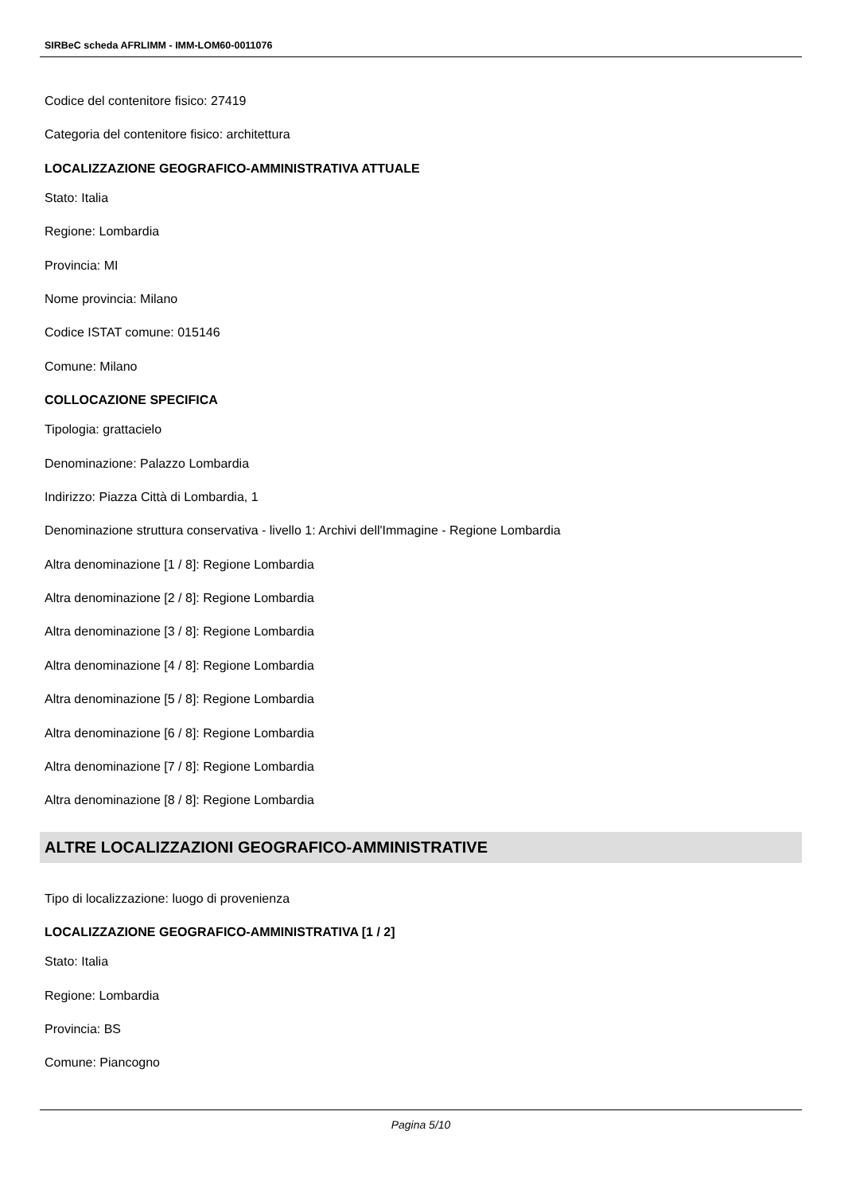SIRBeC scheda AFRLIMM - IMM-LOM60-0011076
Codice del contenitore fisico: 27419
Categoria del contenitore fisico: architettura
LOCALIZZAZIONE GEOGRAFICO-AMMINISTRATIVA ATTUALE
Stato: Italia
Regione: Lombardia
Provincia: MI
Nome provincia: Milano
Codice ISTAT comune: 015146
Comune: Milano
COLLOCAZIONE SPECIFICA
Tipologia: grattacielo
Denominazione: Palazzo Lombardia
Indirizzo: Piazza Città di Lombardia, 1
Denominazione struttura conservativa - livello 1: Archivi dell'Immagine - Regione Lombardia
Altra denominazione [1 / 8]: Regione Lombardia
Altra denominazione [2 / 8]: Regione Lombardia
Altra denominazione [3 / 8]: Regione Lombardia
Altra denominazione [4 / 8]: Regione Lombardia
Altra denominazione [5 / 8]: Regione Lombardia
Altra denominazione [6 / 8]: Regione Lombardia
Altra denominazione [7 / 8]: Regione Lombardia
Altra denominazione [8 / 8]: Regione Lombardia
ALTRE LOCALIZZAZIONI GEOGRAFICO-AMMINISTRATIVE
Tipo di localizzazione: luogo di provenienza
LOCALIZZAZIONE GEOGRAFICO-AMMINISTRATIVA [1 / 2]
Stato: Italia
Regione: Lombardia
Provincia: BS
Comune: Piancogno
Pagina 5/10